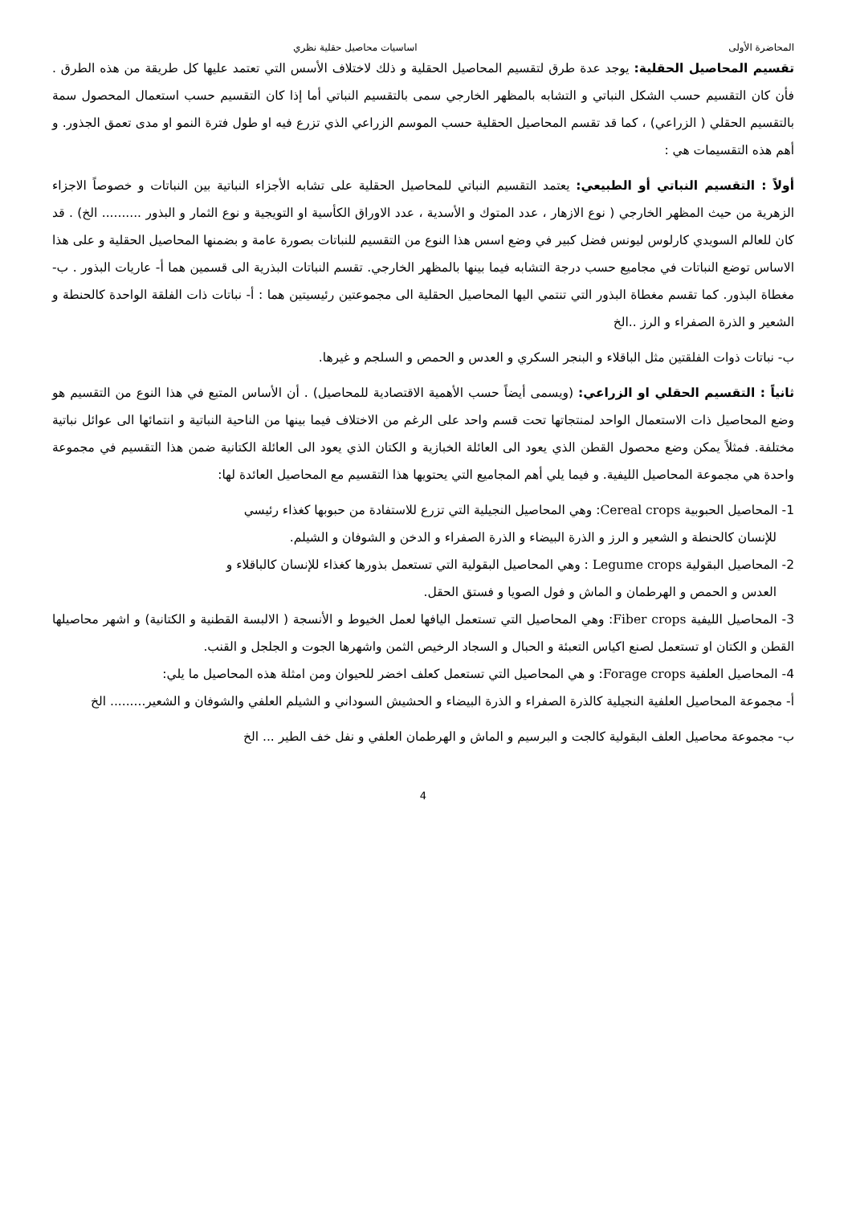المحاضرة الأولى اساسيات محاصيل حقلية نظري
تقسيم المحاصيل الحقلية: يوجد عدة طرق لتقسيم المحاصيل الحقلية و ذلك لاختلاف الأسس التي تعتمد عليها كل طريقة من هذه الطرق . فأن كان التقسيم حسب الشكل النباتي و التشابه بالمظهر الخارجي سمى بالتقسيم النباتي أما إذا كان التقسيم حسب استعمال المحصول سمة بالتقسيم الحقلي ( الزراعي) ، كما قد تقسم المحاصيل الحقلية حسب الموسم الزراعي الذي تزرع فيه او طول فترة النمو او مدى تعمق الجذور. و أهم هذه التقسيمات هي :
أولاً : التقسيم النباتي أو الطبيعي: يعتمد التقسيم النباتي للمحاصيل الحقلية على تشابه الأجزاء النباتية بين النباتات و خصوصاً الاجزاء الزهرية من حيث المظهر الخارجي ( نوع الازهار ، عدد المتوك و الأسدية ، عدد الاوراق الكأسية او التويجية و نوع الثمار و البذور .......... الخ) . قد كان للعالم السويدي كارلوس ليونس فضل كبير في وضع اسس هذا النوع من التقسيم للنباتات بصورة عامة و بضمنها المحاصيل الحقلية و على هذا الاساس توضع النباتات في مجاميع حسب درجة التشابه فيما بينها بالمظهر الخارجي. تقسم النباتات البذرية الى قسمين هما أ- عاريات البذور . ب- مغطاة البذور. كما تقسم مغطاة البذور التي تنتمي اليها المحاصيل الحقلية الى مجموعتين رئيسيتين هما : أ- نباتات ذات الفلقة الواحدة كالحنطة و الشعير و الذرة الصفراء و الرز ..الخ
ب- نباتات ذوات الفلقتين مثل الباقلاء و البنجر السكري و العدس و الحمص و السلجم و غيرها.
ثانياً : التقسيم الحقلي او الزراعي: (ويسمى أيضاً حسب الأهمية الاقتصادية للمحاصيل) . أن الأساس المتبع في هذا النوع من التقسيم هو وضع المحاصيل ذات الاستعمال الواحد لمنتجاتها تحت قسم واحد على الرغم من الاختلاف فيما بينها من الناحية النباتية و انتمائها الى عوائل نباتية مختلفة. فمثلاً يمكن وضع محصول القطن الذي يعود الى العائلة الخبازية و الكتان الذي يعود الى العائلة الكتانية ضمن هذا التقسيم في مجموعة واحدة هي مجموعة المحاصيل الليفية. و فيما يلي أهم المجاميع التي يحتويها هذا التقسيم مع المحاصيل العائدة لها:
1- المحاصيل الحبوبية Cereal crops: وهي المحاصيل النجيلية التي تزرع للاستفادة من حبوبها كغذاء رئيسي
للإنسان كالحنطة و الشعير و الرز و الذرة البيضاء و الذرة الصفراء و الدخن و الشوفان و الشيلم.
2- المحاصيل البقولية Legume crops : وهي المحاصيل البقولية التي تستعمل بذورها كغذاء للإنسان كالباقلاء و
العدس و الحمص و الهرطمان و الماش و فول الصويا و فستق الحقل.
3- المحاصيل الليفية Fiber crops: وهي المحاصيل التي تستعمل اليافها لعمل الخيوط و الأنسجة ( الالبسة القطنية و الكتانية) و اشهر محاصيلها القطن و الكتان او تستعمل لصنع اكياس التعبئة و الحبال و السجاد الرخيص الثمن واشهرها الجوت و الجلجل و القنب.
4- المحاصيل العلفية Forage crops: و هي المحاصيل التي تستعمل كعلف اخضر للحيوان ومن امثلة هذه المحاصيل ما يلي:
أ- مجموعة المحاصيل العلفية النجيلية كالذرة الصفراء و الذرة البيضاء و الحشيش السوداني و الشيلم العلفي والشوفان و الشعير......... الخ
ب- مجموعة محاصيل العلف البقولية كالجت و البرسيم و الماش و الهرطمان العلفي و نفل خف الطير ... الخ
4